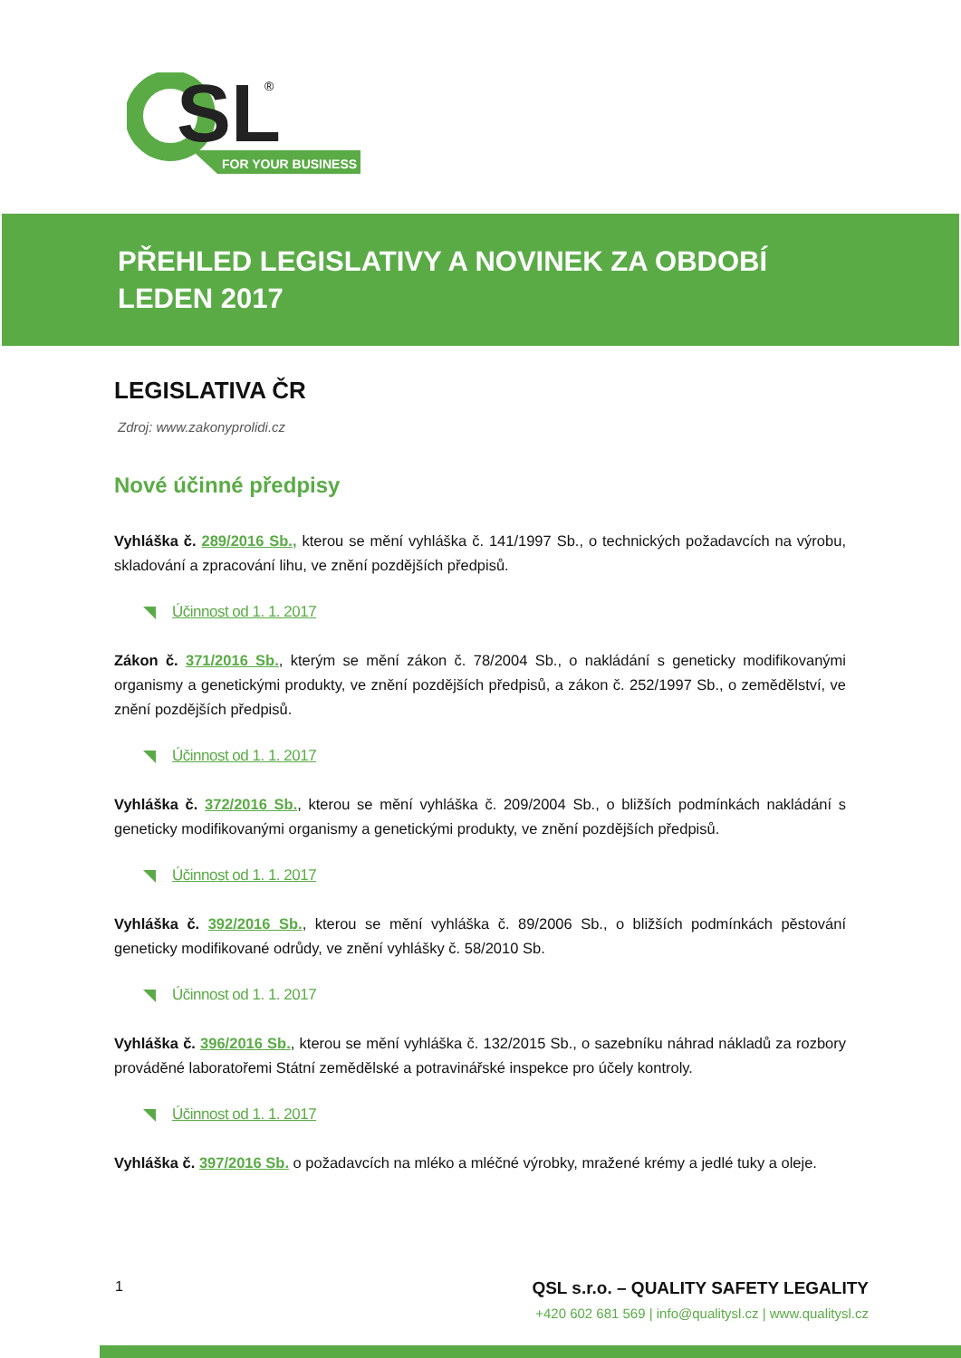SL
®
FOR YOUR BUSINESS
PŘEHLED LEGISLATIVY A NOVINEK ZA OBDOBÍ LEDEN 2017
LEGISLATIVA ČR
Zdroj: www.zakonyprolidi.cz
Nové účinné předpisy
Vyhláška č. 289/2016 Sb., kterou se mění vyhláška č. 141/1997 Sb., o technických požadavcích na výrobu, skladování a zpracování lihu, ve znění pozdějších předpisů.
Účinnost od 1. 1. 2017
Zákon č. 371/2016 Sb., kterým se mění zákon č. 78/2004 Sb., o nakládání s geneticky modifikovanými organismy a genetickými produkty, ve znění pozdějších předpisů, a zákon č. 252/1997 Sb., o zemědělství, ve znění pozdějších předpisů.
Účinnost od 1. 1. 2017
Vyhláška č. 372/2016 Sb., kterou se mění vyhláška č. 209/2004 Sb., o bližších podmínkách nakládání s geneticky modifikovanými organismy a genetickými produkty, ve znění pozdějších předpisů.
Účinnost od 1. 1. 2017
Vyhláška č. 392/2016 Sb., kterou se mění vyhláška č. 89/2006 Sb., o bližších podmínkách pěstování geneticky modifikované odrůdy, ve znění vyhlášky č. 58/2010 Sb.
Účinnost od 1. 1. 2017
Vyhláška č. 396/2016 Sb., kterou se mění vyhláška č. 132/2015 Sb., o sazebníku náhrad nákladů za rozbory prováděné laboratořemi Státní zemědělské a potravinářské inspekce pro účely kontroly.
Účinnost od 1. 1. 2017
Vyhláška č. 397/2016 Sb. o požadavcích na mléko a mléčné výrobky, mražené krémy a jedlé tuky a oleje.
1
QSL s.r.o. – QUALITY SAFETY LEGALITY
+420 602 681 569 | info@qualitysl.cz | www.qualitysl.cz